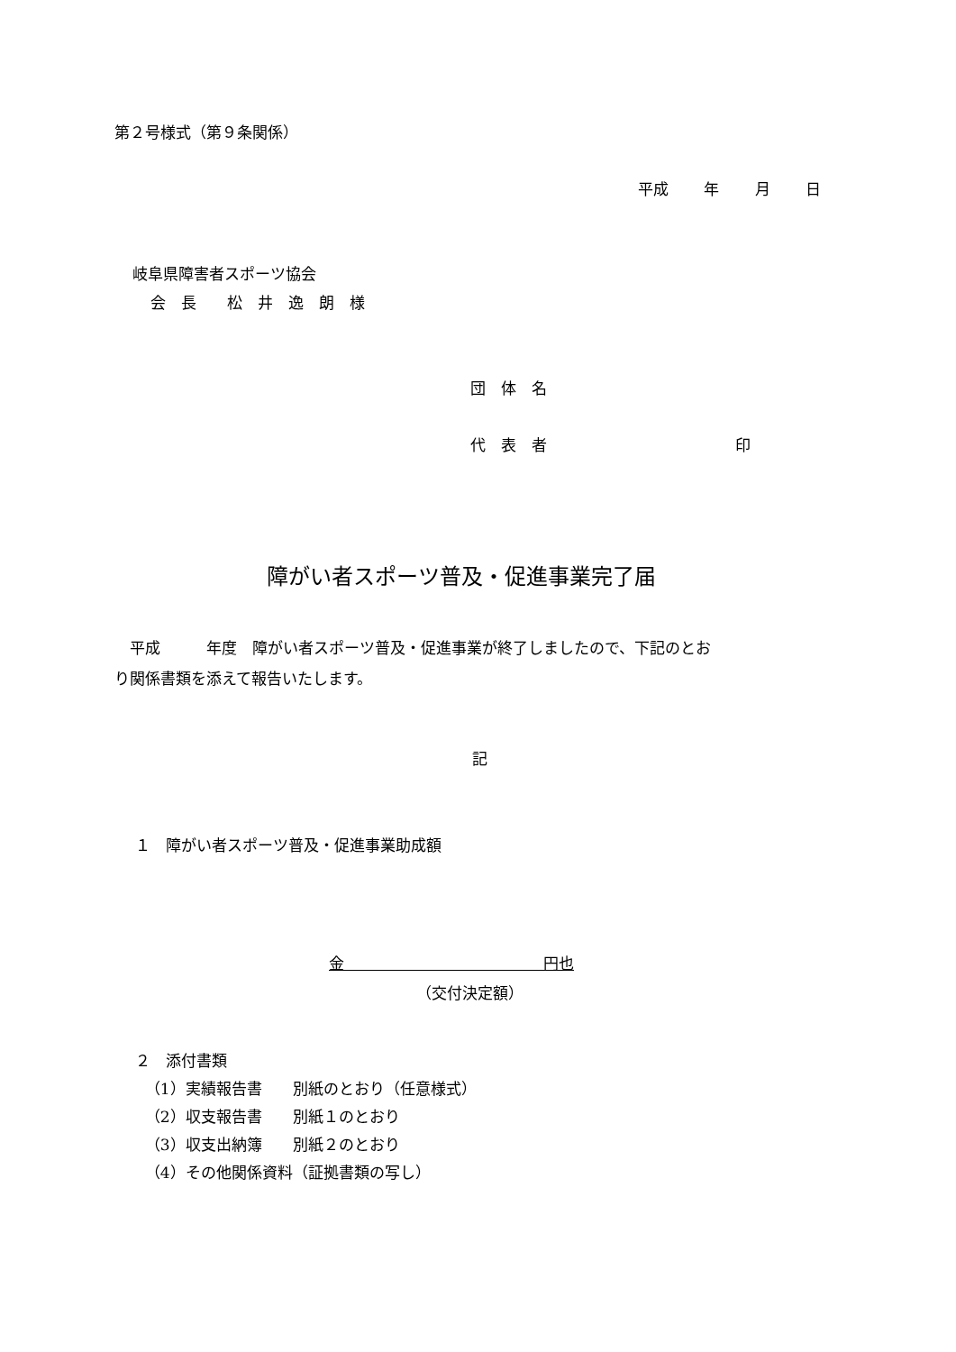第２号様式（第９条関係）
平成　　 年　　 月　　 日
岐阜県障害者スポーツ協会
会　長　　松　井　逸　朗　様
団　体　名
代　表　者　　　　　　　　　　　　 印
障がい者スポーツ普及・促進事業完了届
　平成　　　年度　障がい者スポーツ普及・促進事業が終了しましたので、下記のとお り関係書類を添えて報告いたします。
記
１　障がい者スポーツ普及・促進事業助成額
金　　　　　　　　　　　　　円也
（交付決定額）
２　添付書類 （1）実績報告書　　別紙のとおり（任意様式） （2）収支報告書　　別紙１のとおり （3）収支出納簿　　別紙２のとおり （4）その他関係資料（証拠書類の写し）